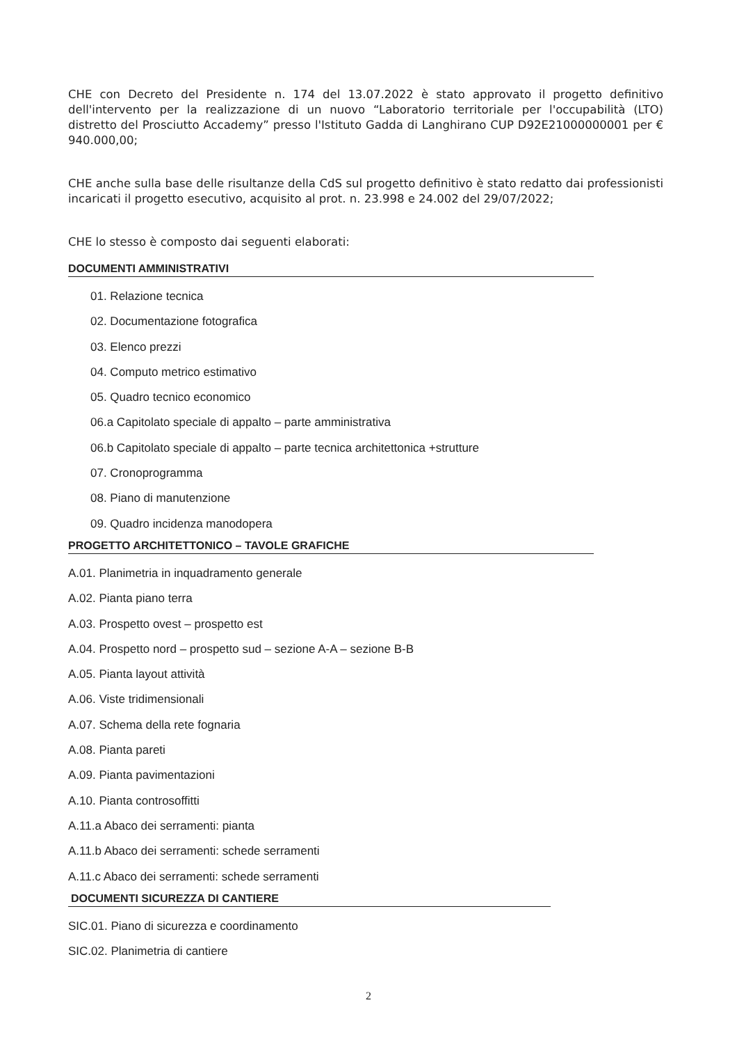CHE con Decreto del Presidente n. 174 del 13.07.2022 è stato approvato il progetto definitivo dell'intervento per la realizzazione di un nuovo “Laboratorio territoriale per l'occupabilità (LTO) distretto del Prosciutto Accademy” presso l'Istituto Gadda di Langhirano CUP D92E21000000001 per € 940.000,00;
CHE anche sulla base delle risultanze della CdS sul progetto definitivo è stato redatto dai professionisti incaricati il progetto esecutivo, acquisito al prot. n. 23.998 e 24.002 del 29/07/2022;
CHE lo stesso è composto dai seguenti elaborati:
DOCUMENTI AMMINISTRATIVI
01. Relazione tecnica
02. Documentazione fotografica
03. Elenco prezzi
04. Computo metrico estimativo
05. Quadro tecnico economico
06.a Capitolato speciale di appalto – parte amministrativa
06.b Capitolato speciale di appalto – parte tecnica architettonica +strutture
07. Cronoprogramma
08. Piano di manutenzione
09. Quadro incidenza manodopera
PROGETTO ARCHITETTONICO – TAVOLE GRAFICHE
A.01. Planimetria in inquadramento generale
A.02. Pianta piano terra
A.03. Prospetto ovest – prospetto est
A.04. Prospetto nord – prospetto sud – sezione A-A – sezione B-B
A.05. Pianta layout attività
A.06. Viste tridimensionali
A.07. Schema della rete fognaria
A.08. Pianta pareti
A.09. Pianta pavimentazioni
A.10. Pianta controsoffitti
A.11.a Abaco dei serramenti: pianta
A.11.b Abaco dei serramenti: schede serramenti
A.11.c Abaco dei serramenti: schede serramenti
DOCUMENTI SICUREZZA DI CANTIERE
SIC.01. Piano di sicurezza e coordinamento
SIC.02. Planimetria di cantiere
2